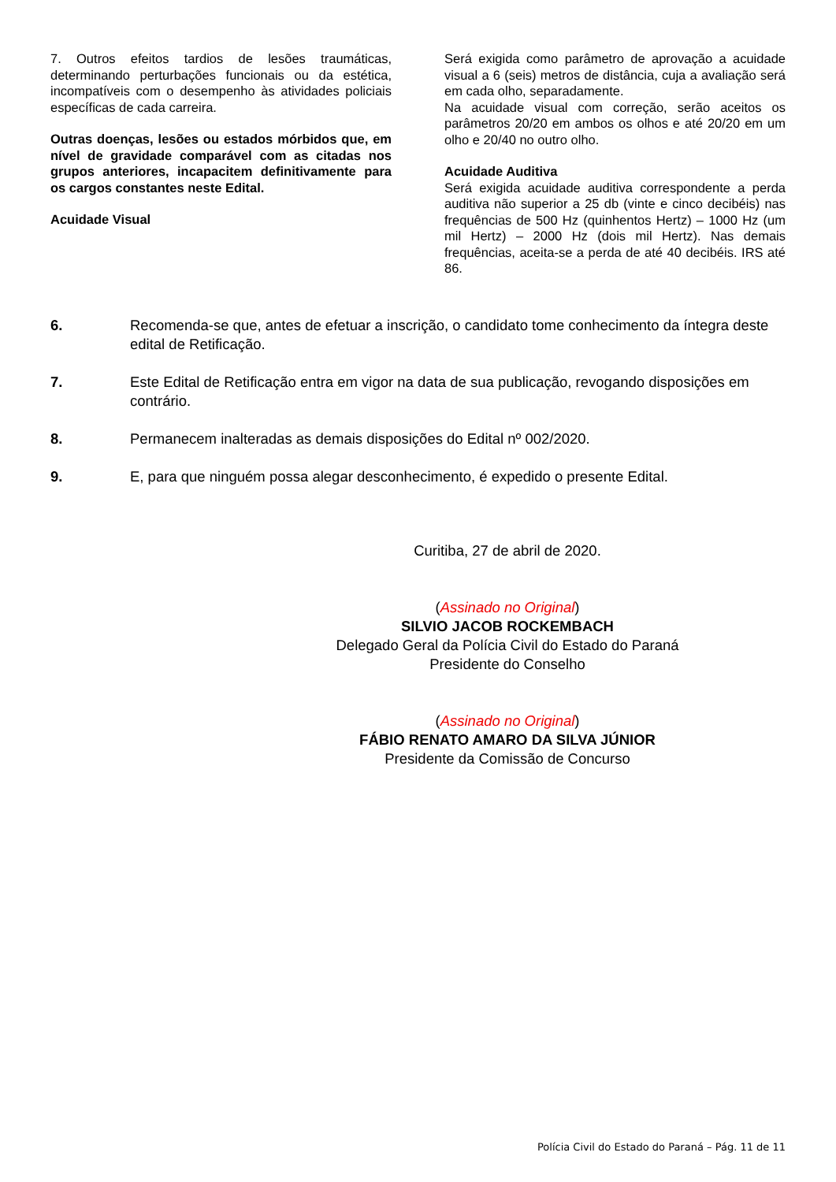7. Outros efeitos tardios de lesões traumáticas, determinando perturbações funcionais ou da estética, incompatíveis com o desempenho às atividades policiais específicas de cada carreira.
Outras doenças, lesões ou estados mórbidos que, em nível de gravidade comparável com as citadas nos grupos anteriores, incapacitem definitivamente para os cargos constantes neste Edital.
Acuidade Visual
Será exigida como parâmetro de aprovação a acuidade visual a 6 (seis) metros de distância, cuja a avaliação será em cada olho, separadamente.
Na acuidade visual com correção, serão aceitos os parâmetros 20/20 em ambos os olhos e até 20/20 em um olho e 20/40 no outro olho.
Acuidade Auditiva
Será exigida acuidade auditiva correspondente a perda auditiva não superior a 25 db (vinte e cinco decibéis) nas frequências de 500 Hz (quinhentos Hertz) – 1000 Hz (um mil Hertz) – 2000 Hz (dois mil Hertz). Nas demais frequências, aceita-se a perda de até 40 decibéis. IRS até 86.
6. Recomenda-se que, antes de efetuar a inscrição, o candidato tome conhecimento da íntegra deste edital de Retificação.
7. Este Edital de Retificação entra em vigor na data de sua publicação, revogando disposições em contrário.
8. Permanecem inalteradas as demais disposições do Edital nº 002/2020.
9. E, para que ninguém possa alegar desconhecimento, é expedido o presente Edital.
Curitiba, 27 de abril de 2020.
(Assinado no Original)
SILVIO JACOB ROCKEMBACH
Delegado Geral da Polícia Civil do Estado do Paraná
Presidente do Conselho
(Assinado no Original)
FÁBIO RENATO AMARO DA SILVA JÚNIOR
Presidente da Comissão de Concurso
Polícia Civil do Estado do Paraná – Pág. 11 de 11